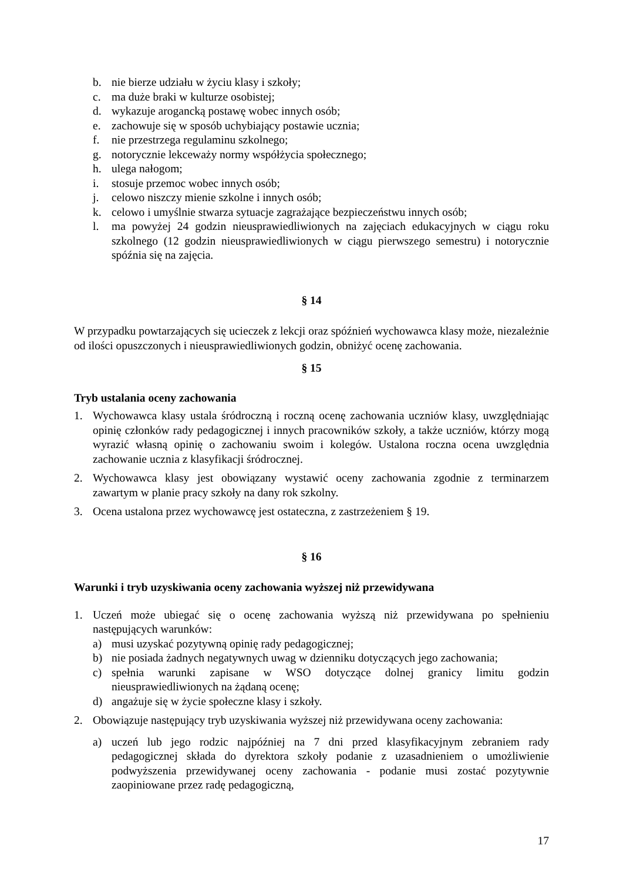b. nie bierze udziału w życiu klasy i szkoły;
c. ma duże braki w kulturze osobistej;
d. wykazuje arogancką postawę wobec innych osób;
e. zachowuje się w sposób uchybiający postawie ucznia;
f. nie przestrzega regulaminu szkolnego;
g. notorycznie lekceważy normy współżycia społecznego;
h. ulega nałogom;
i. stosuje przemoc wobec innych osób;
j. celowo niszczy mienie szkolne i innych osób;
k. celowo i umyślnie stwarza sytuacje zagrażające bezpieczeństwu innych osób;
l. ma powyżej 24 godzin nieusprawiedliwionych na zajęciach edukacyjnych w ciągu roku szkolnego (12 godzin nieusprawiedliwionych w ciągu pierwszego semestru) i notorycznie spóźnia się na zajęcia.
§ 14
W przypadku powtarzających się ucieczek z lekcji oraz spóźnień wychowawca klasy może, niezależnie od ilości opuszczonych i nieusprawiedliwionych godzin, obniżyć ocenę zachowania.
§ 15
Tryb ustalania oceny zachowania
1. Wychowawca klasy ustala śródroczną i roczną ocenę zachowania uczniów klasy, uwzględniając opinię członków rady pedagogicznej i innych pracowników szkoły, a także uczniów, którzy mogą wyrazić własną opinię o zachowaniu swoim i kolegów. Ustalona roczna ocena uwzględnia zachowanie ucznia z klasyfikacji śródrocznej.
2. Wychowawca klasy jest obowiązany wystawić oceny zachowania zgodnie z terminarzem zawartym w planie pracy szkoły na dany rok szkolny.
3. Ocena ustalona przez wychowawcę jest ostateczna, z zastrzeżeniem § 19.
§ 16
Warunki i tryb uzyskiwania oceny zachowania wyższej niż przewidywana
1. Uczeń może ubiegać się o ocenę zachowania wyższą niż przewidywana po spełnieniu następujących warunków:
a) musi uzyskać pozytywną opinię rady pedagogicznej;
b) nie posiada żadnych negatywnych uwag w dzienniku dotyczących jego zachowania;
c) spełnia warunki zapisane w WSO dotyczące dolnej granicy limitu godzin nieusprawiedliwionych na żądaną ocenę;
d) angażuje się w życie społeczne klasy i szkoły.
2. Obowiązuje następujący tryb uzyskiwania wyższej niż przewidywana oceny zachowania:
a) uczeń lub jego rodzic najpóźniej na 7 dni przed klasyfikacyjnym zebraniem rady pedagogicznej składa do dyrektora szkoły podanie z uzasadnieniem o umożliwienie podwyższenia przewidywanej oceny zachowania - podanie musi zostać pozytywnie zaopiniowane przez radę pedagogiczną,
17